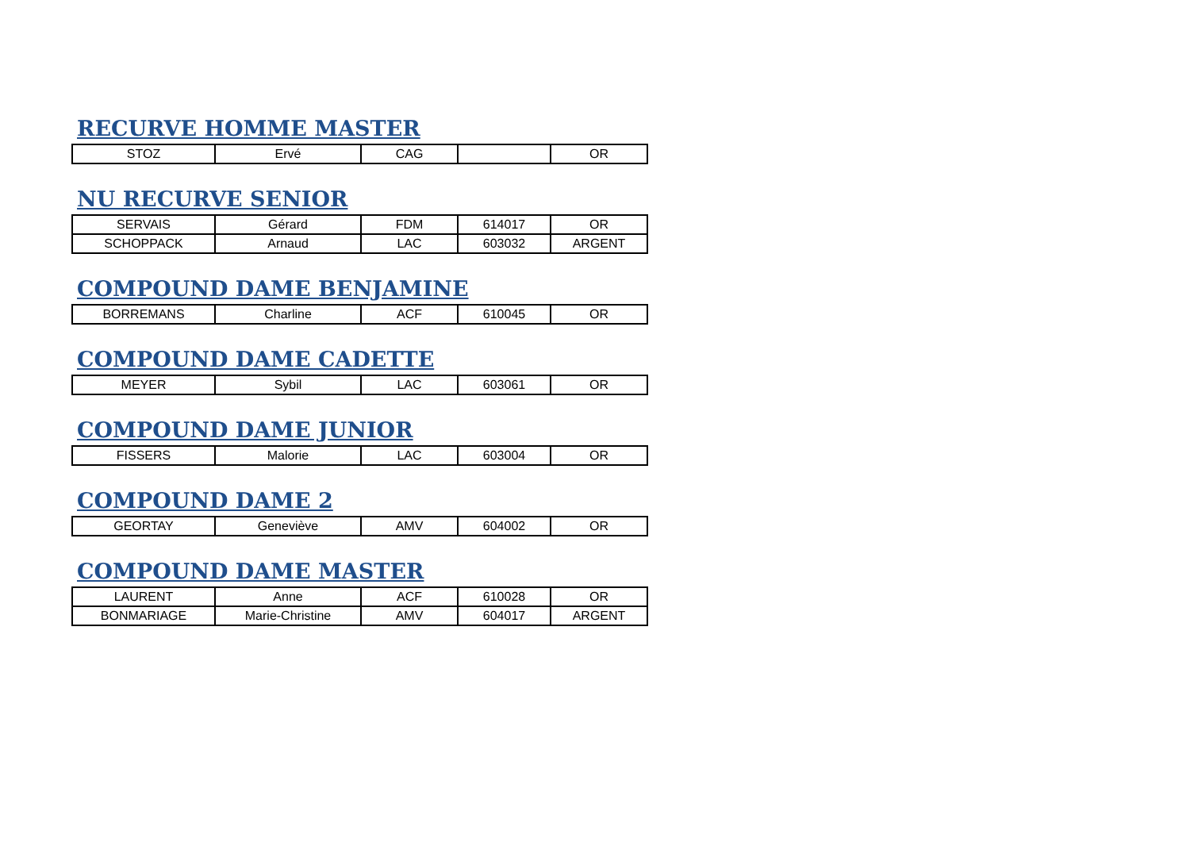RECURVE HOMME MASTER
| STOZ | Ervé | CAG | | OR |
NU RECURVE SENIOR
| SERVAIS | Gérard | FDM | 614017 | OR |
| SCHOPPACK | Arnaud | LAC | 603032 | ARGENT |
COMPOUND DAME BENJAMINE
| BORREMANS | Charline | ACF | 610045 | OR |
COMPOUND DAME CADETTE
| MEYER | Sybil | LAC | 603061 | OR |
COMPOUND DAME JUNIOR
| FISSERS | Malorie | LAC | 603004 | OR |
COMPOUND DAME 2
| GEORTAY | Geneviève | AMV | 604002 | OR |
COMPOUND DAME MASTER
| LAURENT | Anne | ACF | 610028 | OR |
| BONMARIAGE | Marie-Christine | AMV | 604017 | ARGENT |